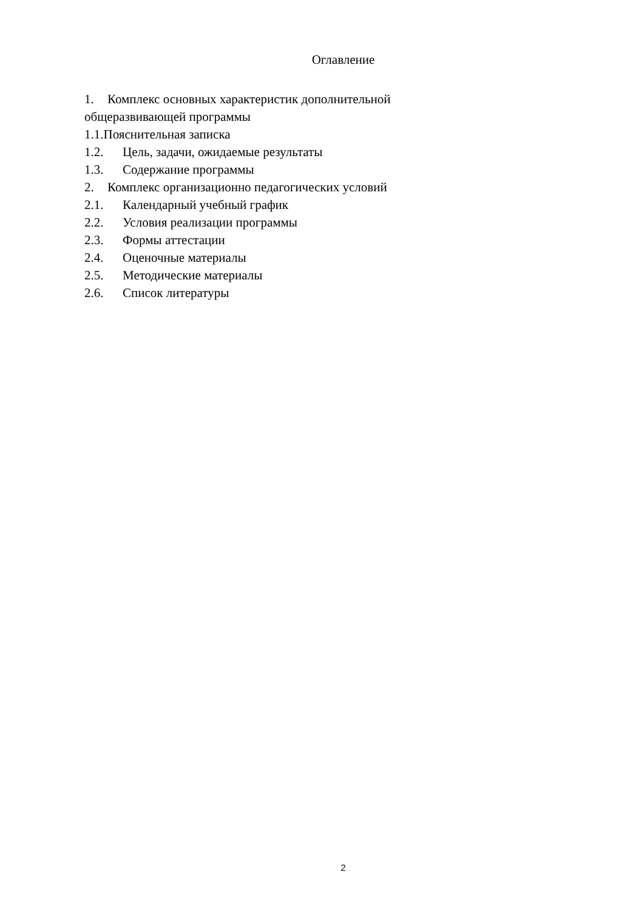Оглавление
1. Комплекс основных характеристик дополнительной общеразвивающей программы
1.1.Пояснительная записка
1.2. Цель, задачи, ожидаемые результаты
1.3. Содержание программы
2. Комплекс организационно педагогических условий
2.1. Календарный учебный график
2.2. Условия реализации программы
2.3. Формы аттестации
2.4. Оценочные материалы
2.5. Методические материалы
2.6. Список литературы
2